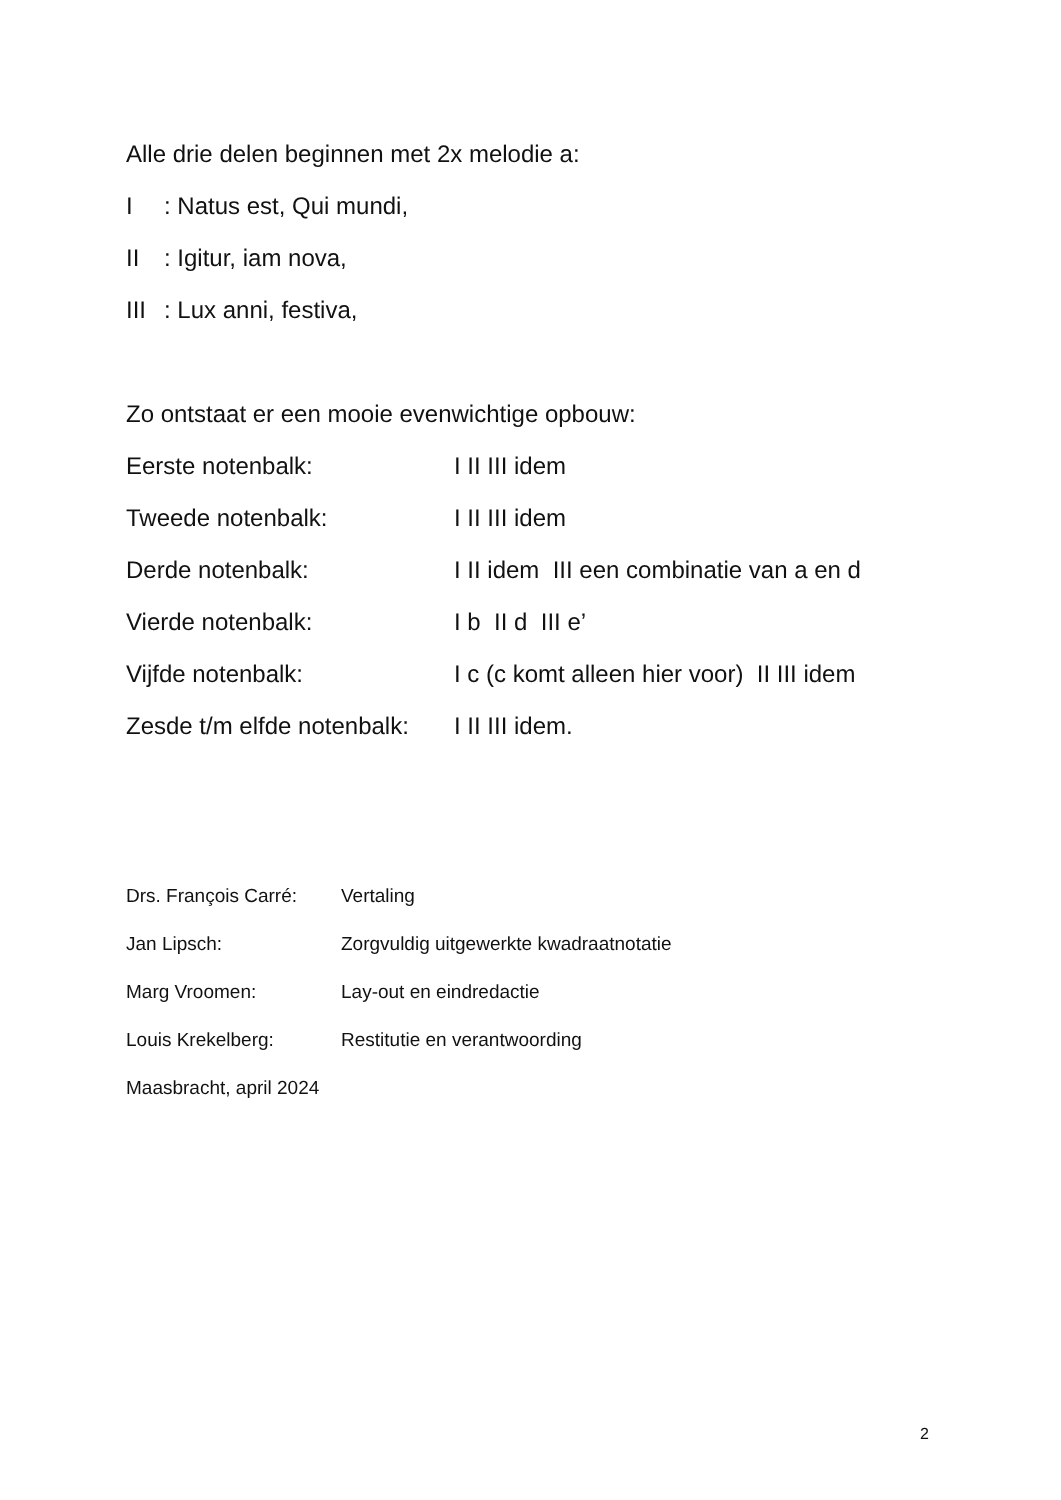Alle drie delen beginnen met 2x melodie a:
I: Natus est, Qui mundi,
II: Igitur, iam nova,
III: Lux anni, festiva,
Zo ontstaat er een mooie evenwichtige opbouw:
Eerste notenbalk: I II III idem
Tweede notenbalk: I II III idem
Derde notenbalk: I II idem III een combinatie van a en d
Vierde notenbalk: I b II d III e’
Vijfde notenbalk: I c (c komt alleen hier voor) II III idem
Zesde t/m elfde notenbalk: I II III idem.
Drs. François Carré: Vertaling
Jan Lipsch: Zorgvuldig uitgewerkte kwadraatnotatie
Marg Vroomen: Lay-out en eindredactie
Louis Krekelberg: Restitutie en verantwoording
Maasbracht, april 2024
2